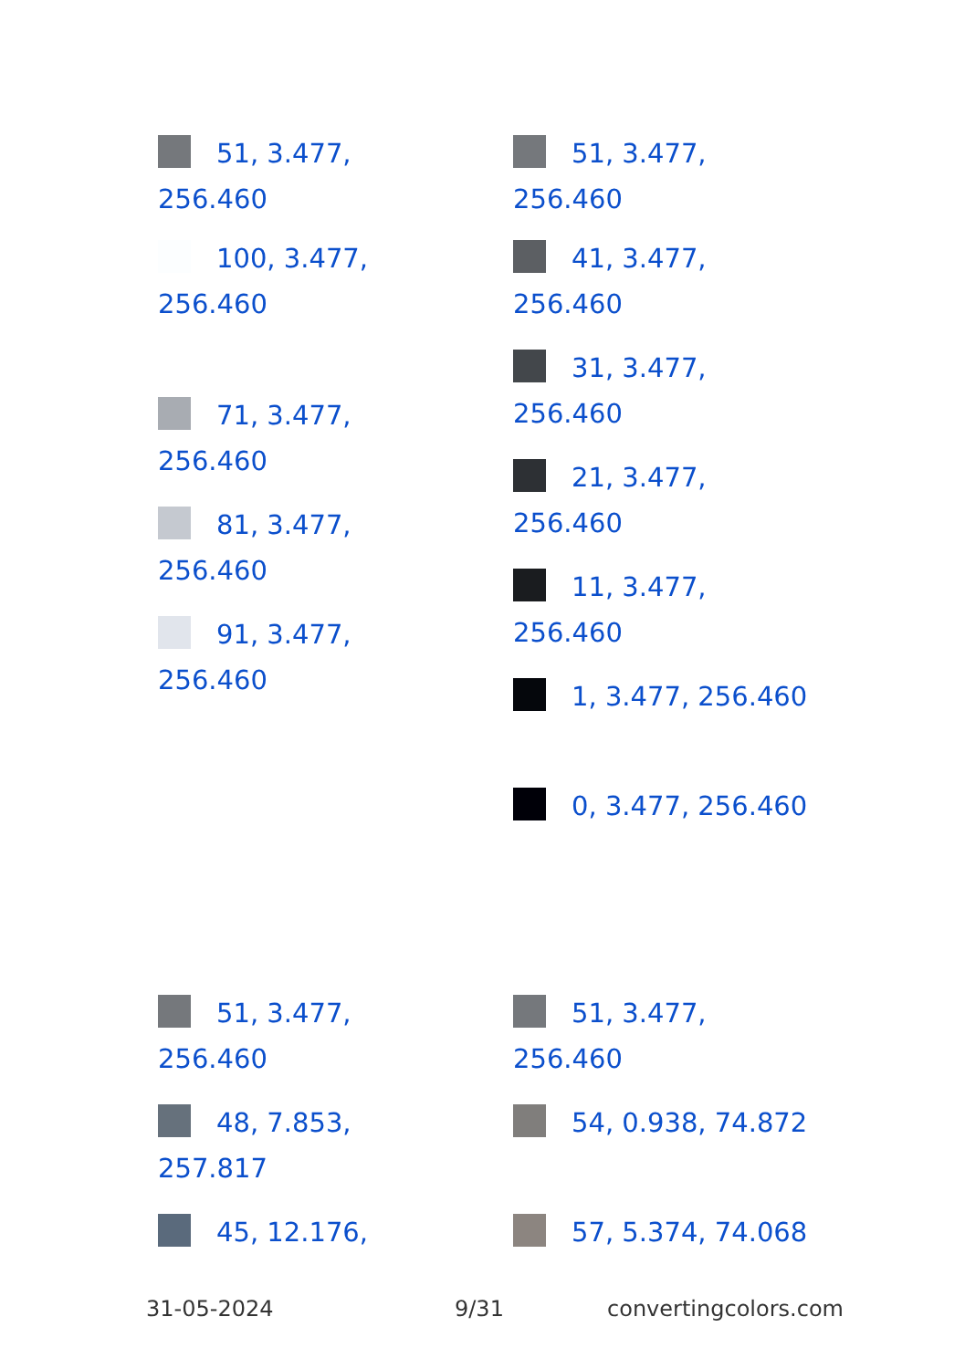51, 3.477, 256.460
100, 3.477, 256.460
71, 3.477, 256.460
81, 3.477, 256.460
91, 3.477, 256.460
51, 3.477, 256.460
41, 3.477, 256.460
31, 3.477, 256.460
21, 3.477, 256.460
11, 3.477, 256.460
1, 3.477, 256.460
0, 3.477, 256.460
51, 3.477, 256.460
48, 7.853, 257.817
45, 12.176,
51, 3.477, 256.460
54, 0.938, 74.872
57, 5.374, 74.068
31-05-2024 9/31 convertingcolors.com